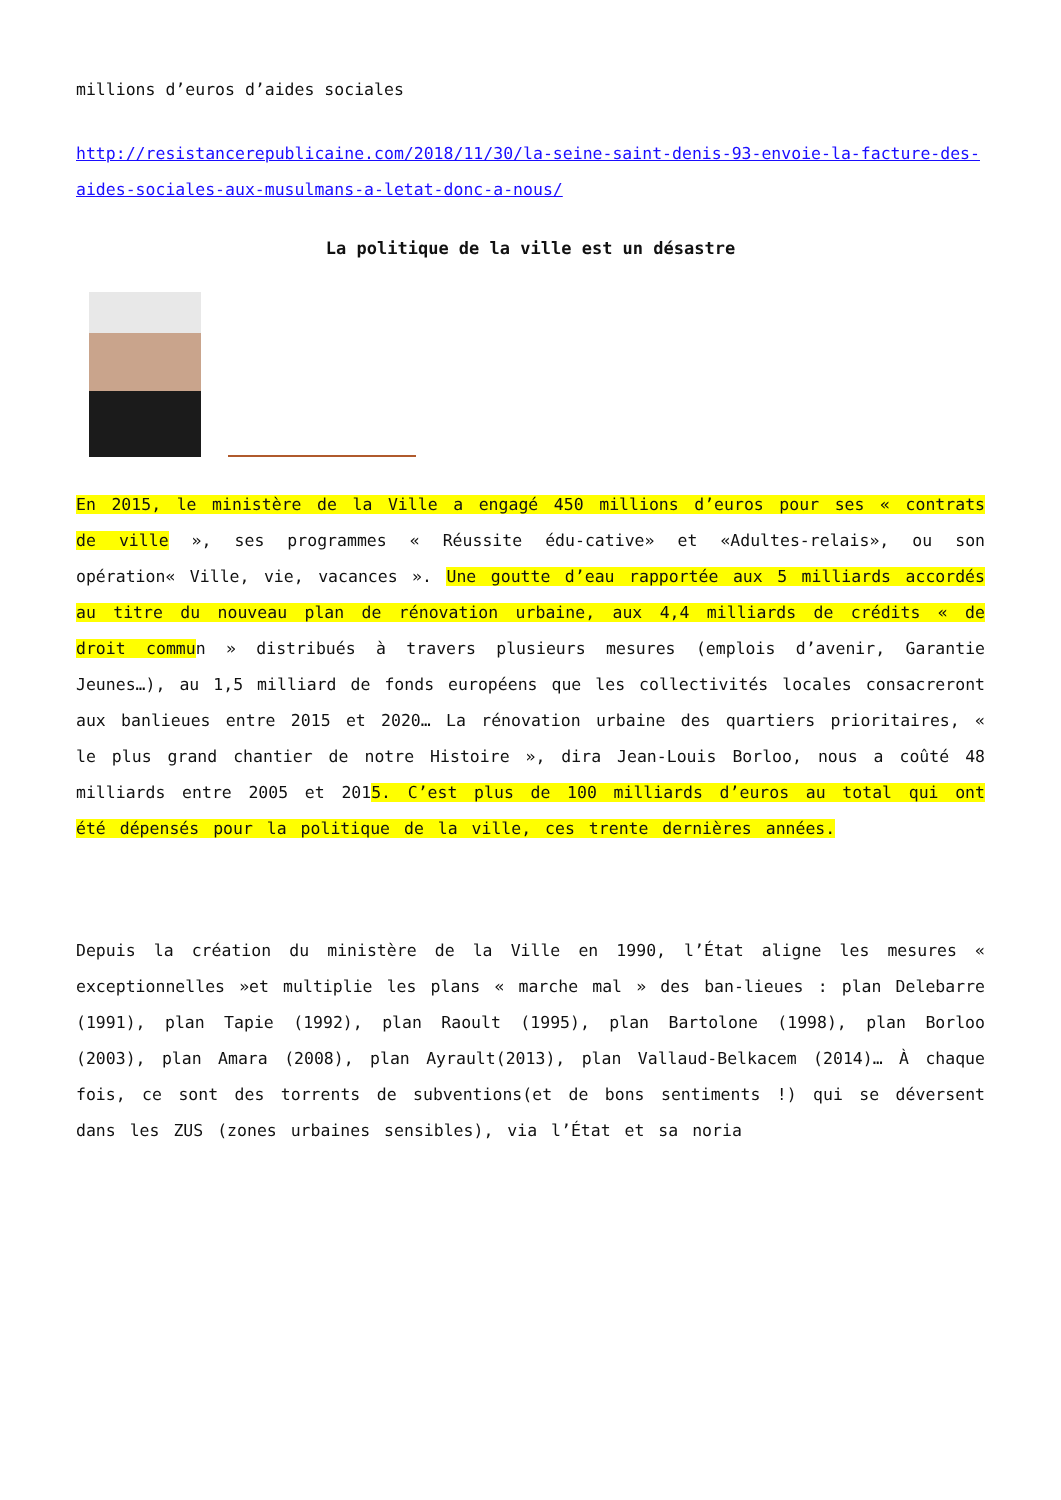millions d’euros d’aides sociales
http://resistancerepublicaine.com/2018/11/30/la-seine-saint-denis-93-envoie-la-facture-des-aides-sociales-aux-musulmans-a-letat-donc-a-nous/
La politique de la ville est un désastre
En 2015, le ministère de la Ville a engagé 450 millions d’euros pour ses « contrats de ville », ses programmes « Réussite édu-cative» et «Adultes-relais», ou son opération« Ville, vie, vacances ». Une goutte d’eau rapportée aux 5 milliards accordés au titre du nouveau plan de rénovation urbaine, aux 4,4 milliards de crédits « de droit commun » distribués à travers plusieurs mesures (emplois d’avenir, Garantie Jeunes…), au 1,5 milliard de fonds européens que les collectivités locales consacreront aux banlieues entre 2015 et 2020… La rénovation urbaine des quartiers prioritaires, « le plus grand chantier de notre Histoire », dira Jean-Louis Borloo, nous a coûté 48 milliards entre 2005 et 2015. C’est plus de 100 milliards d’euros au total qui ont été dépensés pour la politique de la ville, ces trente dernières années.
Depuis la création du ministère de la Ville en 1990, l’État aligne les mesures « exceptionnelles »et multiplie les plans « marche mal » des ban-lieues : plan Delebarre (1991), plan Tapie (1992), plan Raoult (1995), plan Bartolone (1998), plan Borloo (2003), plan Amara (2008), plan Ayrault(2013), plan Vallaud-Belkacem (2014)… À chaque fois, ce sont des torrents de subventions(et de bons sentiments !) qui se déversent dans les ZUS (zones urbaines sensibles), via l’État et sa noria